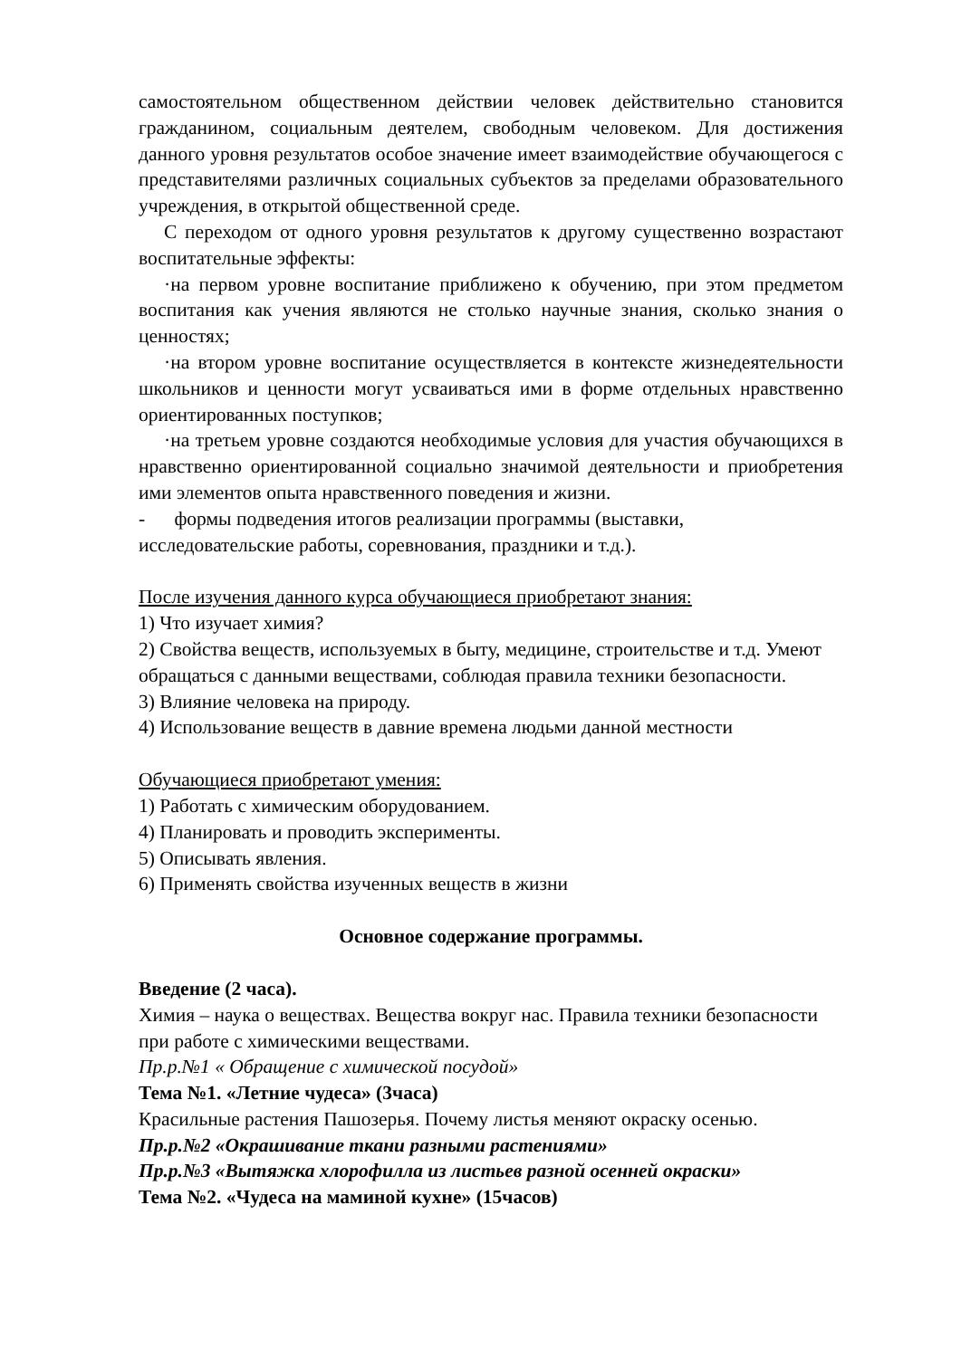самостоятельном общественном действии человек действительно становится гражданином, социальным деятелем, свободным человеком. Для достижения данного уровня результатов особое значение имеет взаимодействие обучающегося с представителями различных социальных субъектов за пределами образовательного учреждения, в открытой общественной среде.
С переходом от одного уровня результатов к другому существенно возрастают воспитательные эффекты:
·на первом уровне воспитание приближено к обучению, при этом предметом воспитания как учения являются не столько научные знания, сколько знания о ценностях;
·на втором уровне воспитание осуществляется в контексте жизнедеятельности школьников и ценности могут усваиваться ими в форме отдельных нравственно ориентированных поступков;
·на третьем уровне создаются необходимые условия для участия обучающихся в нравственно ориентированной социально значимой деятельности и приобретения ими элементов опыта нравственного поведения и жизни.
- формы подведения итогов реализации программы (выставки, исследовательские работы, соревнования, праздники и т.д.).
После изучения данного курса обучающиеся приобретают знания:
1) Что изучает химия?
2) Свойства веществ, используемых в быту, медицине, строительстве и т.д. Умеют обращаться с данными веществами, соблюдая правила техники безопасности.
3) Влияние человека на природу.
4) Использование веществ в давние времена людьми данной местности
Обучающиеся приобретают умения:
1) Работать с химическим оборудованием.
4) Планировать и проводить эксперименты.
5) Описывать явления.
6) Применять свойства изученных веществ в жизни
Основное содержание программы.
Введение (2 часа).
Химия – наука о веществах. Вещества вокруг нас. Правила техники безопасности при работе с химическими веществами.
Пр.р.№1 « Обращение с химической посудой»
Тема №1. «Летние чудеса» (3часа)
Красильные растения Пашозерья. Почему листья меняют окраску осенью.
Пр.р.№2 «Окрашивание ткани разными растениями»
Пр.р.№3 «Вытяжка хлорофилла из листьев разной осенней окраски»
Тема №2. «Чудеса на маминой кухне» (15часов)